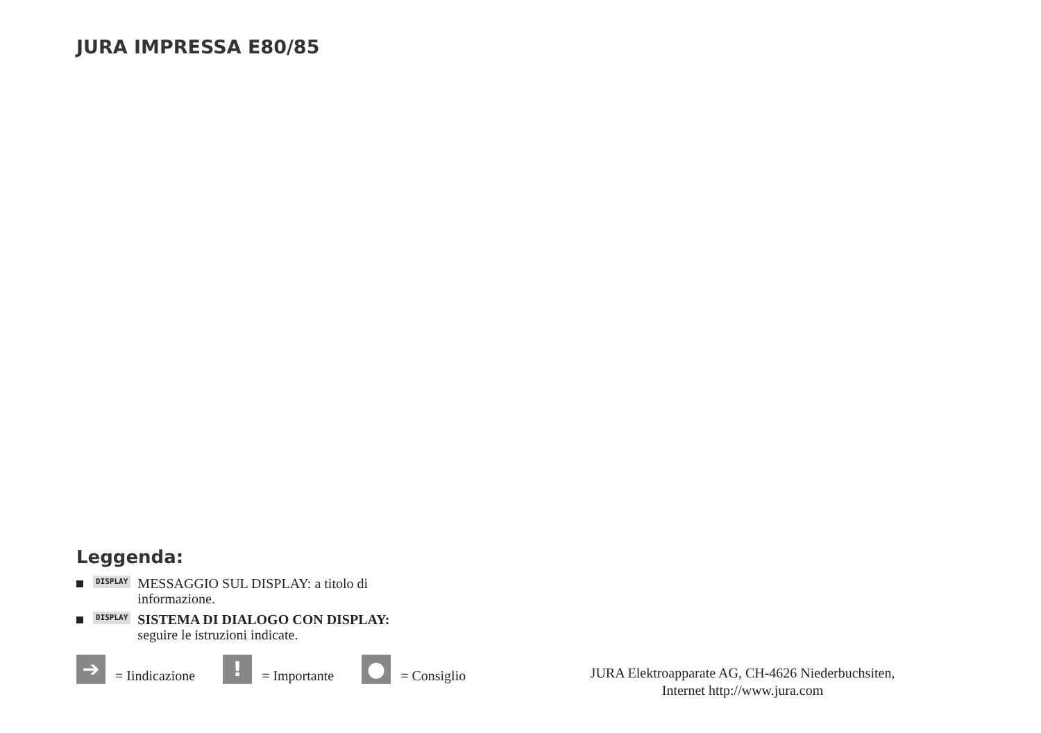JURA IMPRESSA E80/85
Leggenda:
DISPLAY
MESSAGGIO SUL DISPLAY: a titolo di
informazione.
DISPLAY
SISTEMA DI DIALOGO CON DISPLAY:
seguire le istruzioni indicate.
➔
= Iindicazione
!
= Importante
●
= Consiglio
JURA Elektroapparate AG, CH-4626 Niederbuchsiten,
Internet http://www.jura.com